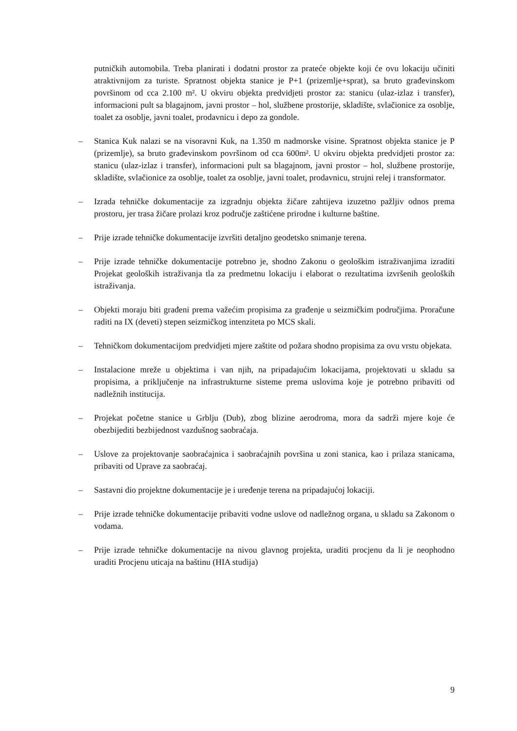putničkih automobila. Treba planirati i dodatni prostor za prateće objekte koji će ovu lokaciju učiniti atraktivnijom za turiste. Spratnost objekta stanice je P+1 (prizemlje+sprat), sa bruto građevinskom površinom od cca 2.100 m². U okviru objekta predvidjeti prostor za: stanicu (ulaz-izlaz i transfer), informacioni pult sa blagajnom, javni prostor – hol, službene prostorije, skladište, svlačionice za osoblje, toalet za osoblje, javni toalet, prodavnicu i depo za gondole.
– Stanica Kuk nalazi se na visoravni Kuk, na 1.350 m nadmorske visine. Spratnost objekta stanice je P (prizemlje), sa bruto građevinskom površinom od cca 600m². U okviru objekta predvidjeti prostor za: stanicu (ulaz-izlaz i transfer), informacioni pult sa blagajnom, javni prostor – hol, službene prostorije, skladište, svlačionice za osoblje, toalet za osoblje, javni toalet, prodavnicu, strujni relej i transformator.
– Izrada tehničke dokumentacije za izgradnju objekta žičare zahtijeva izuzetno pažljiv odnos prema prostoru, jer trasa žičare prolazi kroz područje zaštićene prirodne i kulturne baštine.
– Prije izrade tehničke dokumentacije izvršiti detaljno geodetsko snimanje terena.
– Prije izrade tehničke dokumentacije potrebno je, shodno Zakonu o geološkim istraživanjima izraditi Projekat geoloških istraživanja tla za predmetnu lokaciju i elaborat o rezultatima izvršenih geoloških istraživanja.
– Objekti moraju biti građeni prema važećim propisima za građenje u seizmičkim područjima. Proračune raditi na IX (deveti) stepen seizmičkog intenziteta po MCS skali.
– Tehničkom dokumentacijom predvidjeti mjere zaštite od požara shodno propisima za ovu vrstu objekata.
– Instalacione mreže u objektima i van njih, na pripadajućim lokacijama, projektovati u skladu sa propisima, a priključenje na infrastrukturne sisteme prema uslovima koje je potrebno pribaviti od nadležnih institucija.
– Projekat početne stanice u Grblju (Dub), zbog blizine aerodroma, mora da sadrži mjere koje će obezbijediti bezbijednost vazdušnog saobraćaja.
– Uslove za projektovanje saobraćajnica i saobraćajnih površina u zoni stanica, kao i prilaza stanicama, pribaviti od Uprave za saobraćaj.
– Sastavni dio projektne dokumentacije je i uređenje terena na pripadajućoj lokaciji.
– Prije izrade tehničke dokumentacije pribaviti vodne uslove od nadležnog organa, u skladu sa Zakonom o vodama.
– Prije izrade tehničke dokumentacije na nivou glavnog projekta, uraditi procjenu da li je neophodno uraditi Procjenu uticaja na baštinu (HIA studija)
9